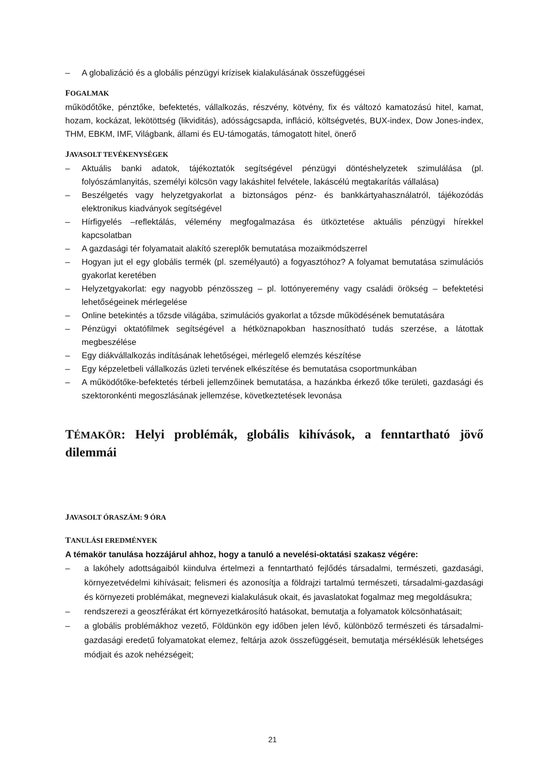– A globalizáció és a globális pénzügyi krízisek kialakulásának összefüggései
FOGALMAK
működőtőke, pénztőke, befektetés, vállalkozás, részvény, kötvény, fix és változó kamatozású hitel, kamat, hozam, kockázat, lekötöttség (likviditás), adósságcsapda, infláció, költségvetés, BUX-index, Dow Jones-index, THM, EBKM, IMF, Világbank, állami és EU-támogatás, támogatott hitel, önerő
JAVASOLT TEVÉKENYSÉGEK
– Aktuális banki adatok, tájékoztatók segítségével pénzügyi döntéshelyzetek szimulálása (pl. folyószámlanyitás, személyi kölcsön vagy lakáshitel felvétele, lakáscélú megtakarítás vállalása)
– Beszélgetés vagy helyzetgyakorlat a biztonságos pénz- és bankkártyahasználatról, tájékozódás elektronikus kiadványok segítségével
– Hírfigyelés –reflektálás, vélemény megfogalmazása és ütköztetése aktuális pénzügyi hírekkel kapcsolatban
– A gazdasági tér folyamatait alakító szereplők bemutatása mozaikmódszerrel
– Hogyan jut el egy globális termék (pl. személyautó) a fogyasztóhoz? A folyamat bemutatása szimulációs gyakorlat keretében
– Helyzetgyakorlat: egy nagyobb pénzösszeg – pl. lottónyeremény vagy családi örökség – befektetési lehetőségeinek mérlegelése
– Online betekintés a tőzsde világába, szimulációs gyakorlat a tőzsde működésének bemutatására
– Pénzügyi oktatófilmek segítségével a hétköznapokban hasznosítható tudás szerzése, a látottak megbeszélése
– Egy diákvállalkozás indításának lehetőségei, mérlegelő elemzés készítése
– Egy képzeletbeli vállalkozás üzleti tervének elkészítése és bemutatása csoportmunkában
– A működőtőke-befektetés térbeli jellemzőinek bemutatása, a hazánkba érkező tőke területi, gazdasági és szektoronkénti megoszlásának jellemzése, következtetések levonása
TÉMAKÖR: Helyi problémák, globális kihívások, a fenntartható jövő dilemmái
JAVASOLT ÓRASZÁM: 9 ÓRA
TANULÁSI EREDMÉNYEK
A témakör tanulása hozzájárul ahhoz, hogy a tanuló a nevelési-oktatási szakasz végére:
– a lakóhely adottságaiból kiindulva értelmezi a fenntartható fejlődés társadalmi, természeti, gazdasági, környezetvédelmi kihívásait; felismeri és azonosítja a földrajzi tartalmú természeti, társadalmi-gazdasági és környezeti problémákat, megnevezi kialakulásuk okait, és javaslatokat fogalmaz meg megoldásukra;
– rendszerezi a geoszférákat ért környezetkárosító hatásokat, bemutatja a folyamatok kölcsönhatásait;
– a globális problémákhoz vezető, Földünkön egy időben jelen lévő, különböző természeti és társadalmi-gazdasági eredetű folyamatokat elemez, feltárja azok összefüggéseit, bemutatja mérséklésük lehetséges módjait és azok nehézségeit;
21